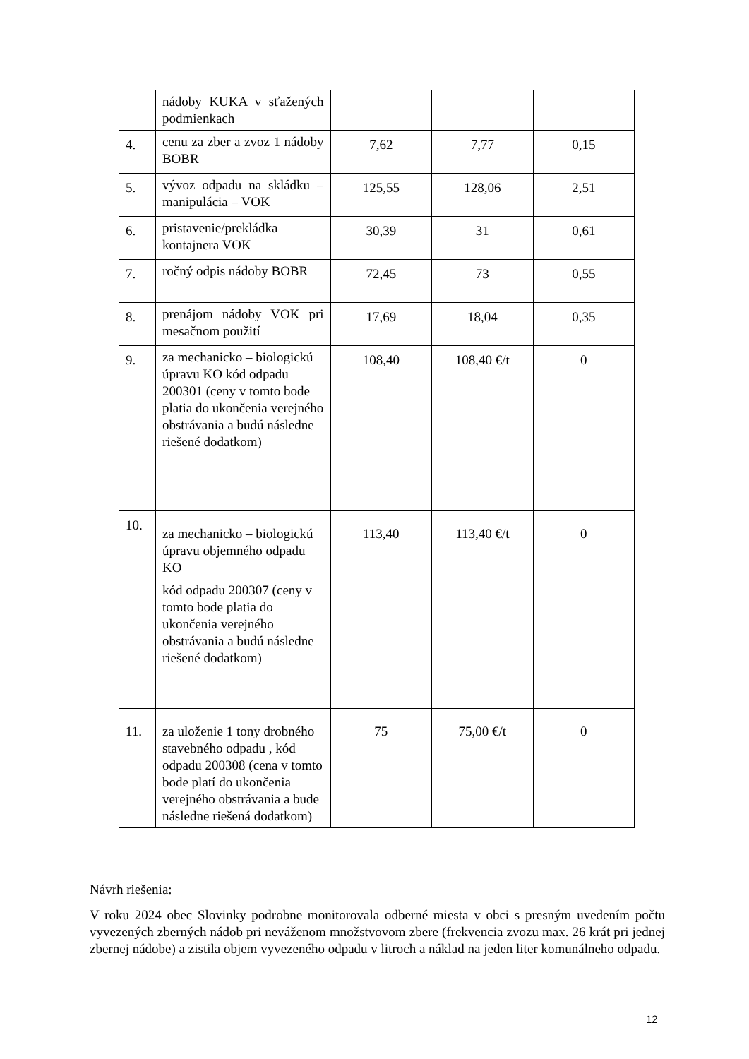| | nádoby KUKA v sťažených podmienkach | | | |
| 4. | cenu za zber a zvoz 1 nádoby BOBR | 7,62 | 7,77 | 0,15 |
| 5. | vývoz odpadu na skládku – manipulácia – VOK | 125,55 | 128,06 | 2,51 |
| 6. | pristavenie/prekládka kontajnera VOK | 30,39 | 31 | 0,61 |
| 7. | ročný odpis nádoby BOBR | 72,45 | 73 | 0,55 |
| 8. | prenájom nádoby VOK pri mesačnom použití | 17,69 | 18,04 | 0,35 |
| 9. | za mechanicko – biologickú úpravu KO kód odpadu 200301 (ceny v tomto bode platia do ukončenia verejného obstrávania a budú následne riešené dodatkom) | 108,40 | 108,40 €/t | 0 |
| 10. | za mechanicko – biologickú úpravu objemného odpadu KO kód odpadu 200307 (ceny v tomto bode platia do ukončenia verejného obstrávania a budú následne riešené dodatkom) | 113,40 | 113,40 €/t | 0 |
| 11. | za uloženie 1 tony drobného stavebného odpadu , kód odpadu 200308 (cena v tomto bode platí do ukončenia verejného obstrávania a bude následne riešená dodatkom) | 75 | 75,00 €/t | 0 |
Návrh riešenia:
V roku 2024 obec Slovinky podrobne monitorovala odberné miesta v obci s presným uvedením počtu vyvezených zberných nádob pri neváženom množstvovom zbere (frekvencia zvozu max. 26 krát pri jednej zbernej nádobe) a zistila objem vyvezeného odpadu v litroch a náklad na jeden liter komunálneho odpadu.
12